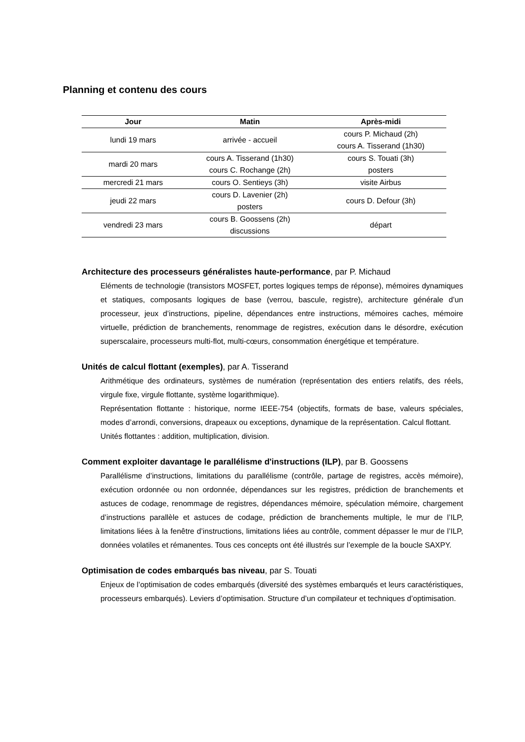Planning et contenu des cours
| Jour | Matin | Après-midi |
| --- | --- | --- |
| lundi 19 mars | arrivée - accueil | cours P. Michaud (2h) cours A. Tisserand (1h30) |
| mardi 20 mars | cours A. Tisserand (1h30) cours C. Rochange (2h) | cours S. Touati (3h) posters |
| mercredi 21 mars | cours O. Sentieys (3h) | visite Airbus |
| jeudi 22 mars | cours D. Lavenier (2h) posters | cours D. Defour (3h) |
| vendredi 23 mars | cours B. Goossens (2h) discussions | départ |
Architecture des processeurs généralistes haute-performance, par P. Michaud
Eléments de technologie (transistors MOSFET, portes logiques temps de réponse), mémoires dynamiques et statiques, composants logiques de base (verrou, bascule, registre), architecture générale d’un processeur, jeux d’instructions, pipeline, dépendances entre instructions, mémoires caches, mémoire virtuelle, prédiction de branchements, renommage de registres, exécution dans le désordre, exécution superscalaire, processeurs multi-flot, multi-cœurs, consommation énergétique et température.
Unités de calcul flottant (exemples), par A. Tisserand
Arithmétique des ordinateurs, systèmes de numération (représentation des entiers relatifs, des réels, virgule fixe, virgule flottante, système logarithmique).
Représentation flottante : historique, norme IEEE-754 (objectifs, formats de base, valeurs spéciales, modes d’arrondi, conversions, drapeaux ou exceptions, dynamique de la représentation. Calcul flottant.
Unités flottantes : addition, multiplication, division.
Comment exploiter davantage le parallélisme d'instructions (ILP), par B. Goossens
Parallélisme d’instructions, limitations du parallélisme (contrôle, partage de registres, accès mémoire), exécution ordonnée ou non ordonnée, dépendances sur les registres, prédiction de branchements et astuces de codage, renommage de registres, dépendances mémoire, spéculation mémoire, chargement d’instructions parallèle et astuces de codage, prédiction de branchements multiple, le mur de l’ILP, limitations liées à la fenêtre d’instructions, limitations liées au contrôle, comment dépasser le mur de l’ILP, données volatiles et rémanentes. Tous ces concepts ont été illustrés sur l’exemple de la boucle SAXPY.
Optimisation de codes embarqués bas niveau, par S. Touati
Enjeux de l’optimisation de codes embarqués (diversité des systèmes embarqués et leurs caractéristiques, processeurs embarqués). Leviers d’optimisation. Structure d’un compilateur et techniques d’optimisation.